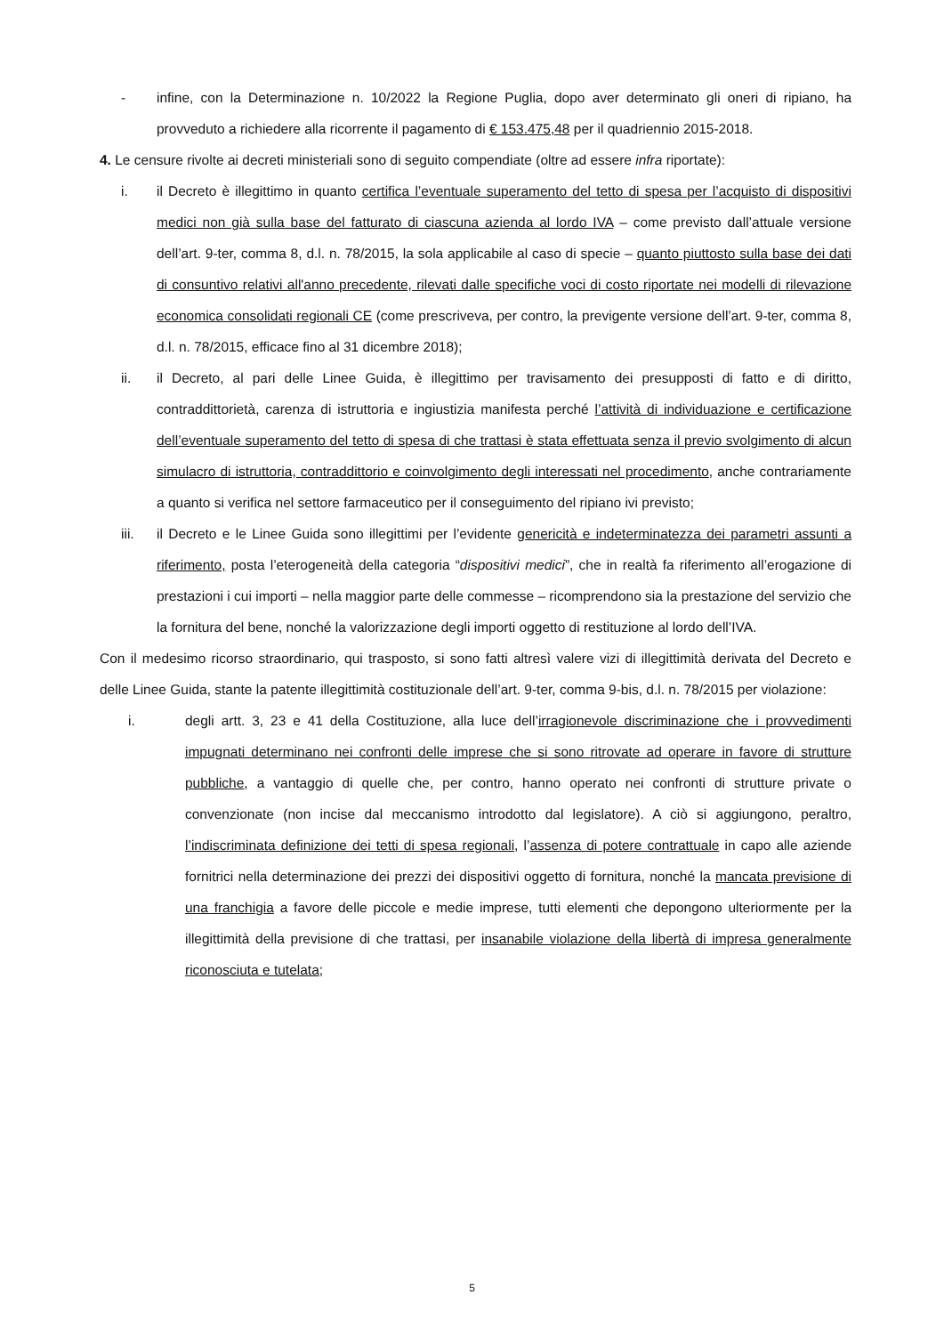- infine, con la Determinazione n. 10/2022 la Regione Puglia, dopo aver determinato gli oneri di ripiano, ha provveduto a richiedere alla ricorrente il pagamento di € 153.475,48 per il quadriennio 2015-2018.
4. Le censure rivolte ai decreti ministeriali sono di seguito compendiate (oltre ad essere infra riportate):
i. il Decreto è illegittimo in quanto certifica l’eventuale superamento del tetto di spesa per l’acquisto di dispositivi medici non già sulla base del fatturato di ciascuna azienda al lordo IVA – come previsto dall’attuale versione dell’art. 9-ter, comma 8, d.l. n. 78/2015, la sola applicabile al caso di specie – quanto piuttosto sulla base dei dati di consuntivo relativi all'anno precedente, rilevati dalle specifiche voci di costo riportate nei modelli di rilevazione economica consolidati regionali CE (come prescriveva, per contro, la previgente versione dell’art. 9-ter, comma 8, d.l. n. 78/2015, efficace fino al 31 dicembre 2018);
ii. il Decreto, al pari delle Linee Guida, è illegittimo per travisamento dei presupposti di fatto e di diritto, contraddittorietà, carenza di istruttoria e ingiustizia manifesta perché l’attività di individuazione e certificazione dell’eventuale superamento del tetto di spesa di che trattasi è stata effettuata senza il previo svolgimento di alcun simulacro di istruttoria, contraddittorio e coinvolgimento degli interessati nel procedimento, anche contrariamente a quanto si verifica nel settore farmaceutico per il conseguimento del ripiano ivi previsto;
iii. il Decreto e le Linee Guida sono illegittimi per l’evidente genericità e indeterminatezza dei parametri assunti a riferimento, posta l’eterogeneità della categoria “dispositivi medici”, che in realtà fa riferimento all’erogazione di prestazioni i cui importi – nella maggior parte delle commesse – ricomprendono sia la prestazione del servizio che la fornitura del bene, nonché la valorizzazione degli importi oggetto di restituzione al lordo dell’IVA.
Con il medesimo ricorso straordinario, qui trasposto, si sono fatti altresì valere vizi di illegittimità derivata del Decreto e delle Linee Guida, stante la patente illegittimità costituzionale dell’art. 9-ter, comma 9-bis, d.l. n. 78/2015 per violazione:
i. degli artt. 3, 23 e 41 della Costituzione, alla luce dell’irragionevole discriminazione che i provvedimenti impugnati determinano nei confronti delle imprese che si sono ritrovate ad operare in favore di strutture pubbliche, a vantaggio di quelle che, per contro, hanno operato nei confronti di strutture private o convenzionate (non incise dal meccanismo introdotto dal legislatore). A ciò si aggiungono, peraltro, l’indiscriminata definizione dei tetti di spesa regionali, l’assenza di potere contrattuale in capo alle aziende fornitrici nella determinazione dei prezzi dei dispositivi oggetto di fornitura, nonché la mancata previsione di una franchigia a favore delle piccole e medie imprese, tutti elementi che depongono ulteriormente per la illegittimità della previsione di che trattasi, per insanabile violazione della libertà di impresa generalmente riconosciuta e tutelata;
5